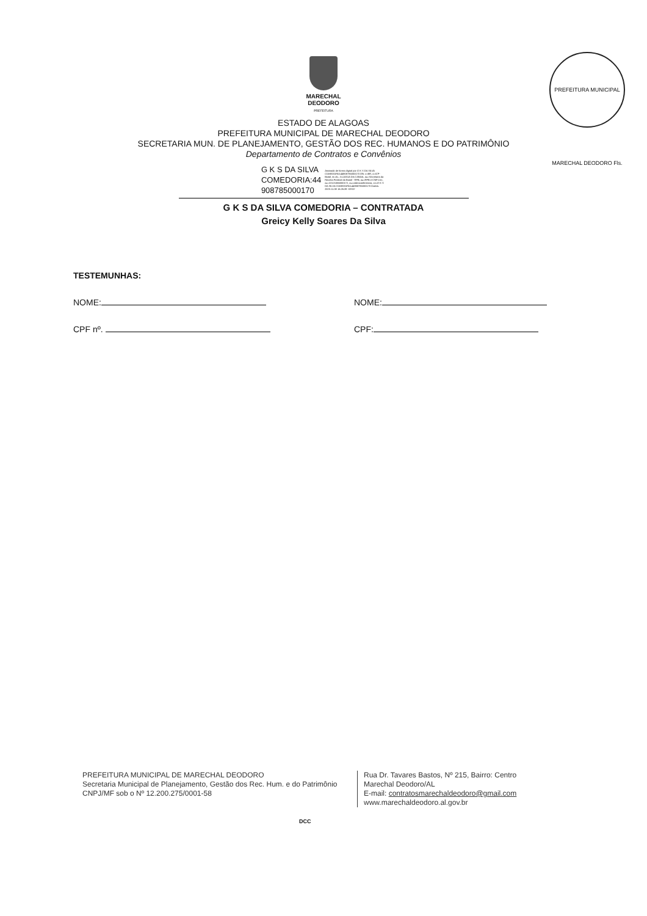PREFEITURA MUNICIPAL MARECHAL DEODORO Fls.
MARECHAL
DEODORO
PREFEITURA
ESTADO DE ALAGOAS
PREFEITURA MUNICIPAL DE MARECHAL DEODORO
SECRETARIA MUN. DE PLANEJAMENTO, GESTÃO DOS REC. HUMANOS E DO PATRIMÔNIO
Departamento de Contratos e Convênios
G K S DA SILVA
COMEDORIA:44
908785000170
Assinado de forma digital por G K S DA SILVA COMEDORIA:44908785000170 DN: c=BR, o=ICP-Brasil, st=AL, l=LAGOA DA CANOA, ou=Secretaria da Receita Federal do Brasil - RFB, ou=RFB e-CNPJ A1, ou=22121066000172, ou=videoconferencia, cn=G K S DA SILVA COMEDORIA:44908785000170 Dados: 2023.11.08 16:26:39 -03'00'
G K S DA SILVA COMEDORIA – CONTRATADA
Greicy Kelly Soares Da Silva
TESTEMUNHAS:
NOME: NOME:
CPF nº. CPF:
PREFEITURA MUNICIPAL DE MARECHAL DEODORO
Secretaria Municipal de Planejamento, Gestão dos Rec. Hum. e do Patrimônio
CNPJ/MF sob o Nº 12.200.275/0001-58
Rua Dr. Tavares Bastos, Nº 215, Bairro: Centro
Marechal Deodoro/AL
E-mail: contratosmarechaldeodoro@gmail.com
www.marechaldeodoro.al.gov.br
DCC